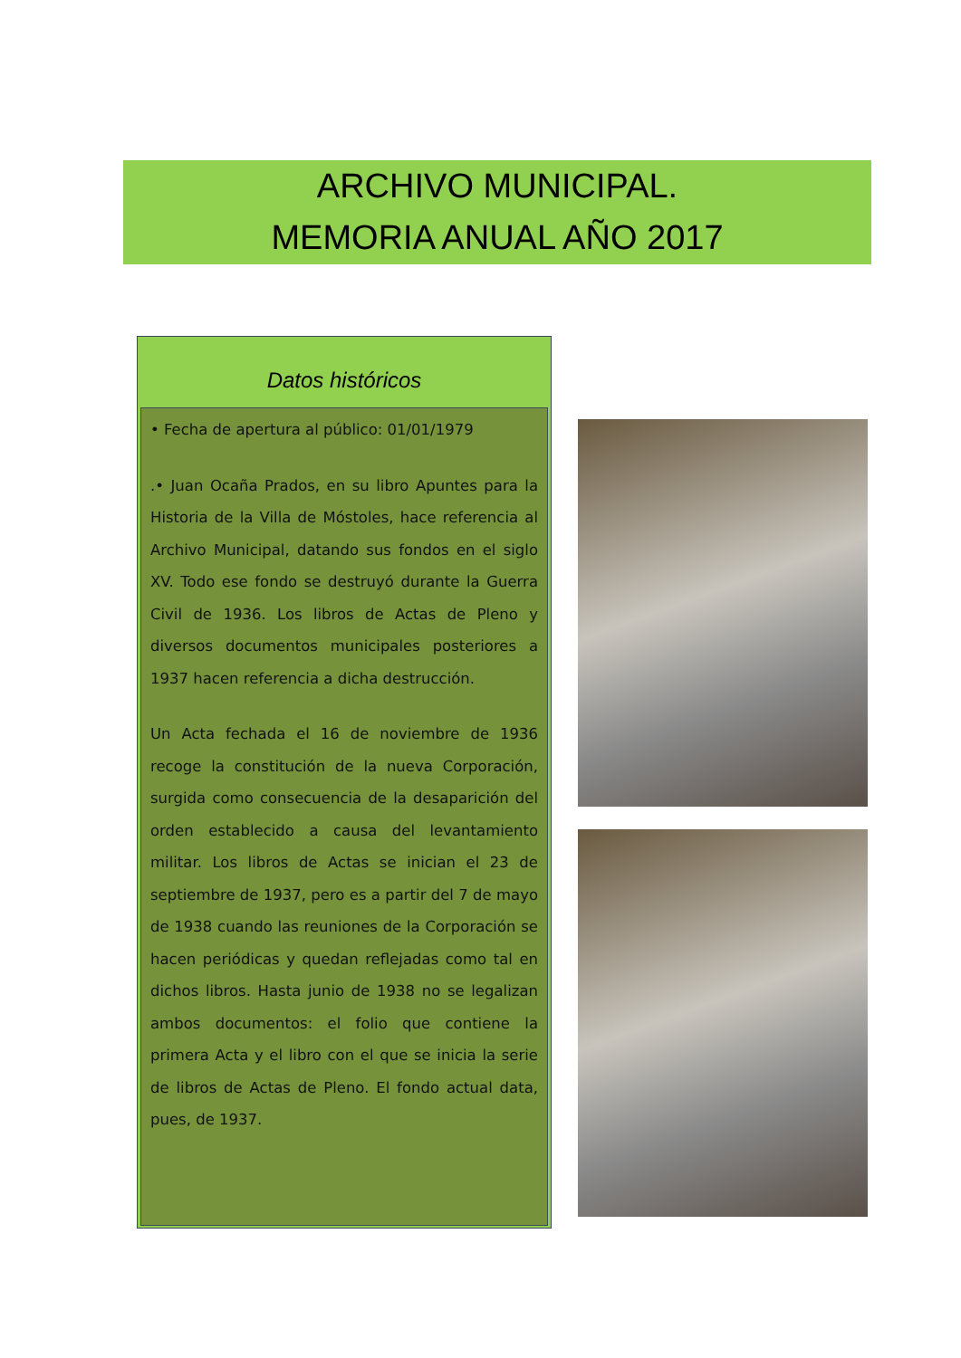ARCHIVO MUNICIPAL.
MEMORIA ANUAL AÑO 2017
Datos históricos
• Fecha de apertura al público: 01/01/1979
.• Juan Ocaña Prados, en su libro Apuntes para la Historia de la Villa de Móstoles, hace referencia al Archivo Municipal, datando sus fondos en el siglo XV. Todo ese fondo se destruyó durante la Guerra Civil de 1936. Los libros de Actas de Pleno y diversos documentos municipales posteriores a 1937 hacen referencia a dicha destrucción.
Un Acta fechada el 16 de noviembre de 1936 recoge la constitución de la nueva Corporación, surgida como consecuencia de la desaparición del orden establecido a causa del levantamiento militar. Los libros de Actas se inician el 23 de septiembre de 1937, pero es a partir del 7 de mayo de 1938 cuando las reuniones de la Corporación se hacen periódicas y quedan reflejadas como tal en dichos libros. Hasta junio de 1938 no se legalizan ambos documentos: el folio que contiene la primera Acta y el libro con el que se inicia la serie de libros de Actas de Pleno. El fondo actual data, pues, de 1937.